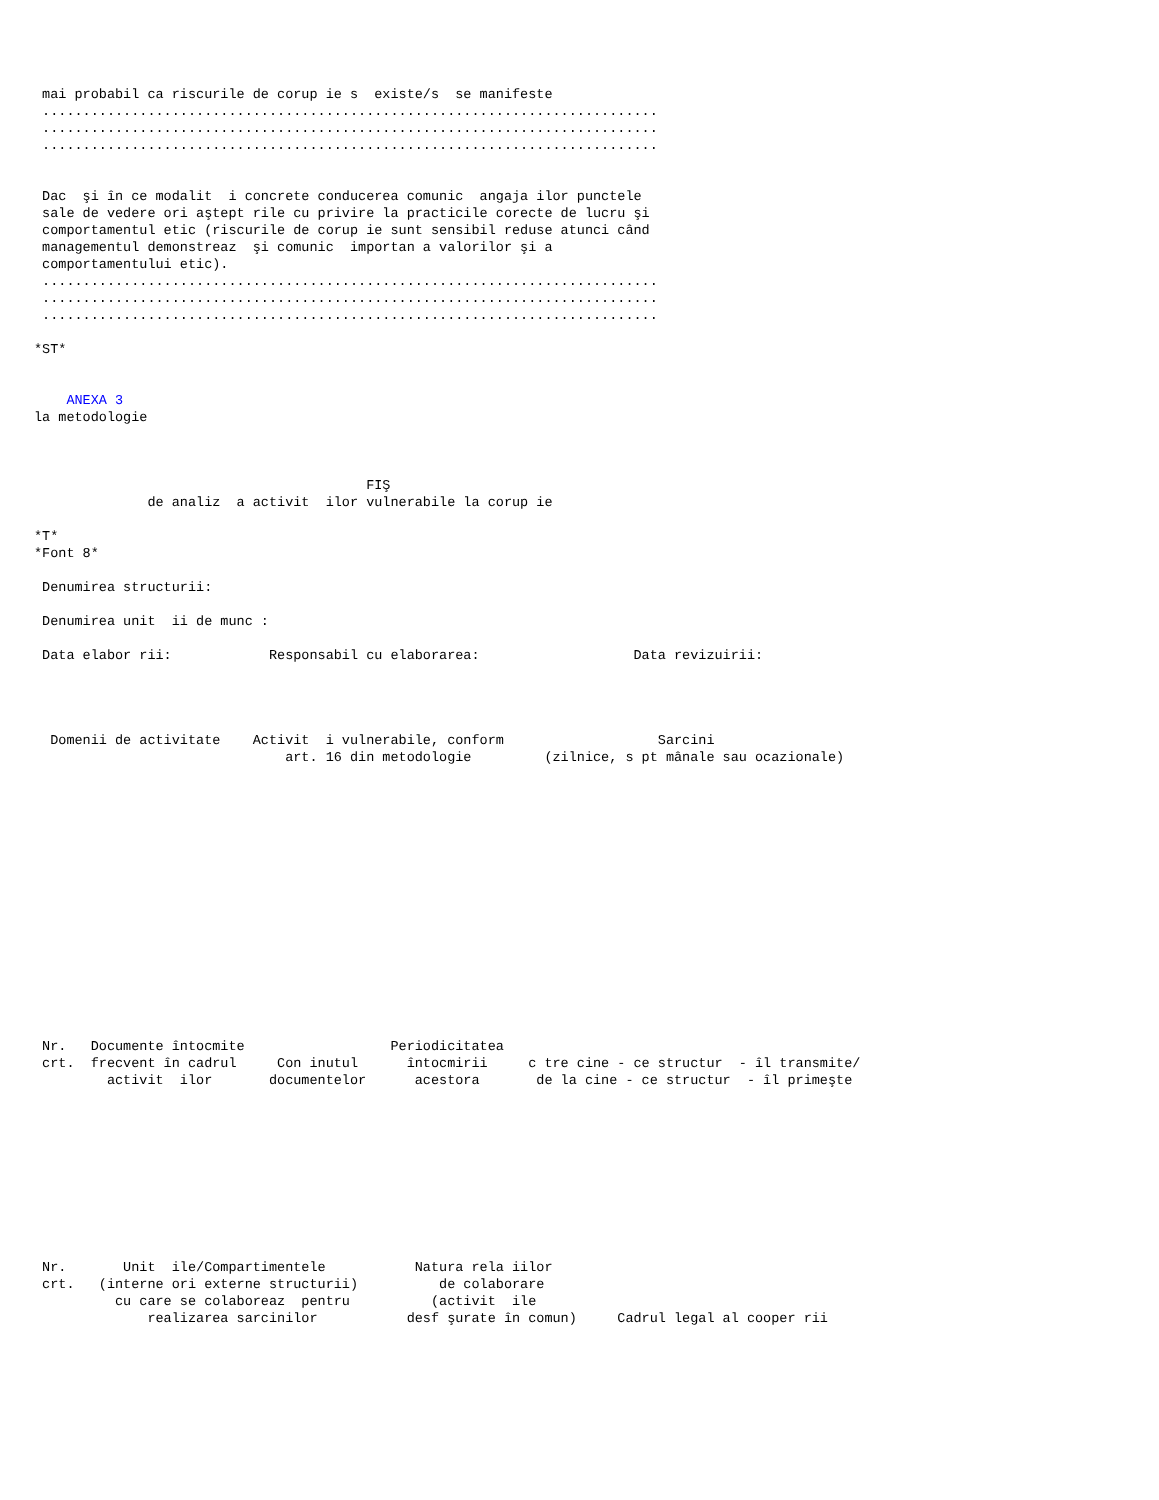mai probabil ca riscurile de corup ie s  existe/s  se manifeste
 ............................................................................
 ............................................................................
 ............................................................................


 Dac  şi în ce modalit  i concrete conducerea comunic  angaja ilor punctele
 sale de vedere ori aştept rile cu privire la practicile corecte de lucru şi
 comportamentul etic (riscurile de corup ie sunt sensibil reduse atunci când
 managementul demonstreaz  şi comunic  importan a valorilor şi a
 comportamentului etic).
 ............................................................................
 ............................................................................
 ............................................................................

*ST*


    ANEXA 3
la metodologie



                                         FIŞ
              de analiz  a activit  ilor vulnerabile la corup ie

*T*
*Font 8*

 Denumirea structurii:

 Denumirea unit  ii de munc :

 Data elabor rii:            Responsabil cu elaborarea:                   Data revizuirii:




  Domenii de activitate    Activit  i vulnerabile, conform                   Sarcini
                               art. 16 din metodologie         (zilnice, s pt mânale sau ocazionale)
















 Nr.   Documente întocmite                  Periodicitatea
 crt.  frecvent în cadrul     Con inutul      întocmirii     c tre cine - ce structur  - îl transmite/
         activit  ilor       documentelor      acestora       de la cine - ce structur  - îl primeşte










 Nr.       Unit  ile/Compartimentele           Natura rela iilor
 crt.   (interne ori externe structurii)          de colaborare
          cu care se colaboreaz  pentru          (activit  ile
              realizarea sarcinilor           desf şurate în comun)     Cadrul legal al cooper rii